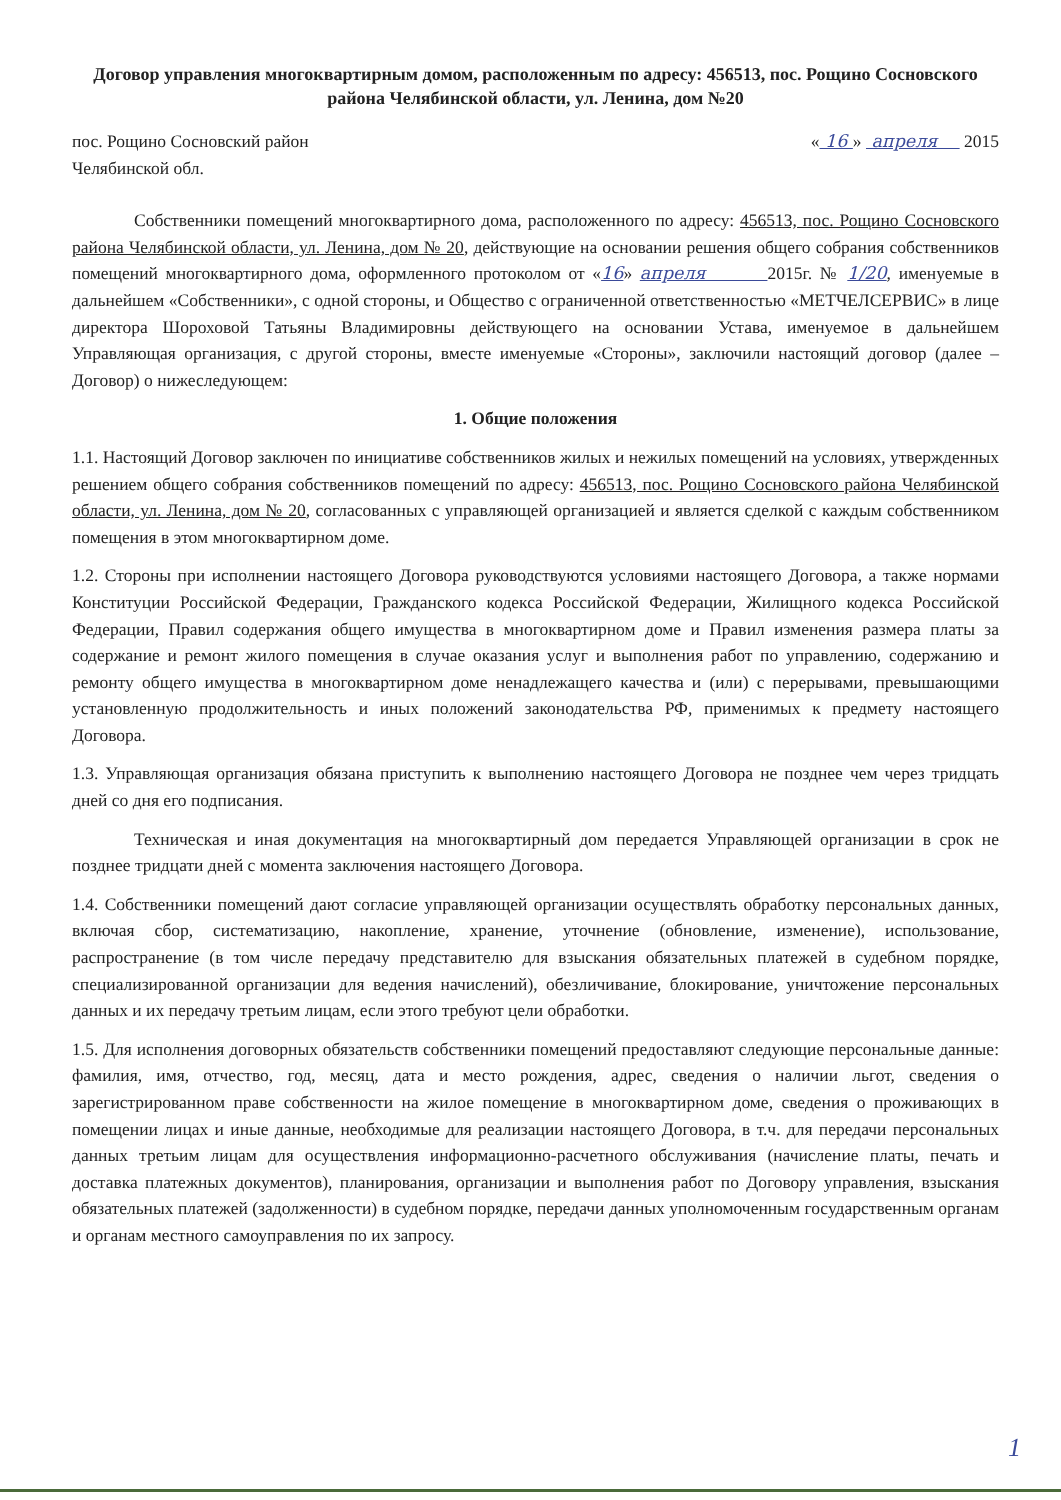Договор управления многоквартирным домом, расположенным по адресу: 456513, пос. Рощино Сосновского района Челябинской области, ул. Ленина, дом №20
пос. Рощино Сосновский район
Челябинской обл.
« 16 » апреля 2015
Собственники помещений многоквартирного дома, расположенного по адресу: 456513, пос. Рощино Сосновского района Челябинской области, ул. Ленина, дом № 20, действующие на основании решения общего собрания собственников помещений многоквартирного дома, оформленного протоколом от «16» апреля 2015г. № 1/20, именуемые в дальнейшем «Собственники», с одной стороны, и Общество с ограниченной ответственностью «МЕТЧЕЛСЕРВИС» в лице директора Шороховой Татьяны Владимировны действующего на основании Устава, именуемое в дальнейшем Управляющая организация, с другой стороны, вместе именуемые «Стороны», заключили настоящий договор (далее – Договор) о нижеследующем:
1. Общие положения
1.1. Настоящий Договор заключен по инициативе собственников жилых и нежилых помещений на условиях, утвержденных решением общего собрания собственников помещений по адресу: 456513, пос. Рощино Сосновского района Челябинской области, ул. Ленина, дом № 20, согласованных с управляющей организацией и является сделкой с каждым собственником помещения в этом многоквартирном доме.
1.2. Стороны при исполнении настоящего Договора руководствуются условиями настоящего Договора, а также нормами Конституции Российской Федерации, Гражданского кодекса Российской Федерации, Жилищного кодекса Российской Федерации, Правил содержания общего имущества в многоквартирном доме и Правил изменения размера платы за содержание и ремонт жилого помещения в случае оказания услуг и выполнения работ по управлению, содержанию и ремонту общего имущества в многоквартирном доме ненадлежащего качества и (или) с перерывами, превышающими установленную продолжительность и иных положений законодательства РФ, применимых к предмету настоящего Договора.
1.3. Управляющая организация обязана приступить к выполнению настоящего Договора не позднее чем через тридцать дней со дня его подписания.
Техническая и иная документация на многоквартирный дом передается Управляющей организации в срок не позднее тридцати дней с момента заключения настоящего Договора.
1.4. Собственники помещений дают согласие управляющей организации осуществлять обработку персональных данных, включая сбор, систематизацию, накопление, хранение, уточнение (обновление, изменение), использование, распространение (в том числе передачу представителю для взыскания обязательных платежей в судебном порядке, специализированной организации для ведения начислений), обезличивание, блокирование, уничтожение персональных данных и их передачу третьим лицам, если этого требуют цели обработки.
1.5. Для исполнения договорных обязательств собственники помещений предоставляют следующие персональные данные: фамилия, имя, отчество, год, месяц, дата и место рождения, адрес, сведения о наличии льгот, сведения о зарегистрированном праве собственности на жилое помещение в многоквартирном доме, сведения о проживающих в помещении лицах и иные данные, необходимые для реализации настоящего Договора, в т.ч. для передачи персональных данных третьим лицам для осуществления информационно-расчетного обслуживания (начисление платы, печать и доставка платежных документов), планирования, организации и выполнения работ по Договору управления, взыскания обязательных платежей (задолженности) в судебном порядке, передачи данных уполномоченным государственным органам и органам местного самоуправления по их запросу.
1